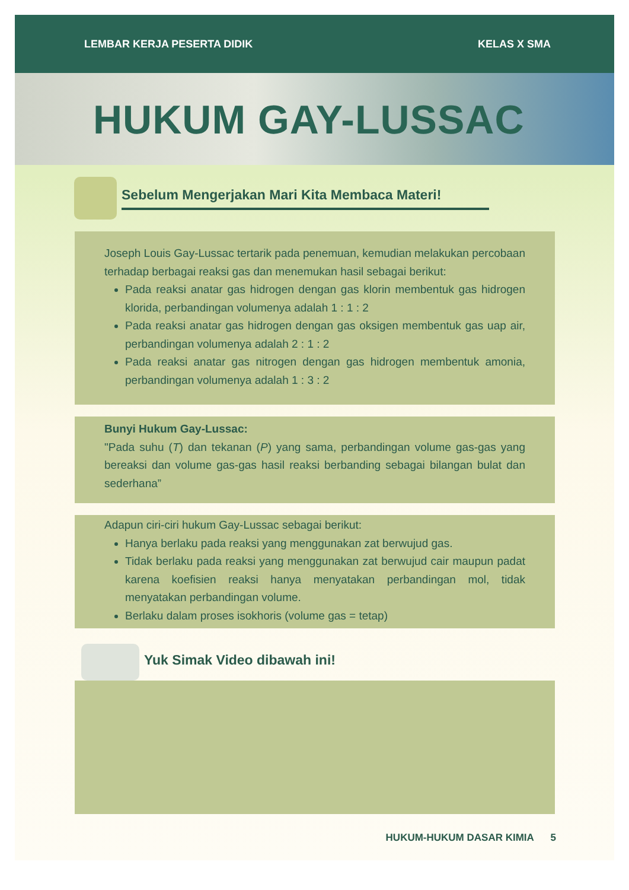LEMBAR KERJA PESERTA DIDIK KELAS X SMA
HUKUM GAY-LUSSAC
Sebelum Mengerjakan Mari Kita Membaca Materi!
Joseph Louis Gay-Lussac tertarik pada penemuan, kemudian melakukan percobaan terhadap berbagai reaksi gas dan menemukan hasil sebagai berikut:
Pada reaksi anatar gas hidrogen dengan gas klorin membentuk gas hidrogen klorida, perbandingan volumenya adalah 1 : 1 : 2
Pada reaksi anatar gas hidrogen dengan gas oksigen membentuk gas uap air, perbandingan volumenya adalah 2 : 1 : 2
Pada reaksi anatar gas nitrogen dengan gas hidrogen membentuk amonia, perbandingan volumenya adalah 1 : 3 : 2
Bunyi Hukum Gay-Lussac:
"Pada suhu (T) dan tekanan (P) yang sama, perbandingan volume gas-gas yang bereaksi dan volume gas-gas hasil reaksi berbanding sebagai bilangan bulat dan sederhana”
Adapun ciri-ciri hukum Gay-Lussac sebagai berikut:
Hanya berlaku pada reaksi yang menggunakan zat berwujud gas.
Tidak berlaku pada reaksi yang menggunakan zat berwujud cair maupun padat karena koefisien reaksi hanya menyatakan perbandingan mol, tidak menyatakan perbandingan volume.
Berlaku dalam proses isokhoris (volume gas = tetap)
Yuk Simak Video dibawah ini!
HUKUM-HUKUM DASAR KIMIA 5